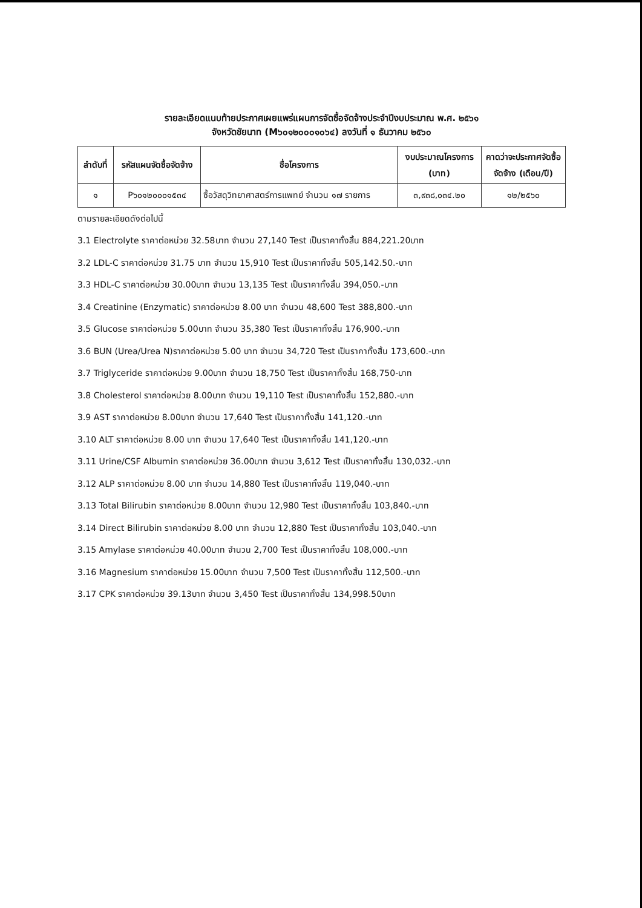รายละเอียดแนบท้ายประกาศเผยแพร่แผนการจัดซื้อจัดจ้างประจำปีงบประมาณ พ.ศ. ๒๕๖๑
จังหวัดชัยนาท (M๖๐๑๒๐๐๐๑๐๖๔) ลงวันที่ ๑ ธันวาคม ๒๕๖๐
| ลำดับที่ | รหัสแผนจัดซื้อจัดจ้าง | ชื่อโครงการ | งบประมาณโครงการ (บาท) | คาดว่าจะประกาศจัดซื้อจัดจ้าง (เดือน/ปี) |
| --- | --- | --- | --- | --- |
| ๑ | P๖๐๑๒๐๐๐๑๕๓๔ | ซื้อวัสดุวิทยาศาสตร์การแพทย์ จำนวน ๑๗ รายการ | ๓,๙๓๘,๐๓๔.๒๐ | ๑๒/๒๕๖๐ |
ตามรายละเอียดดังต่อไปนี้
3.1 Electrolyte ราคาต่อหน่วย 32.58บาท จำนวน 27,140 Test เป็นราคาทั้งสิ้น 884,221.20บาท
3.2 LDL-C ราคาต่อหน่วย 31.75 บาท จำนวน 15,910 Test เป็นราคาทั้งสิ้น 505,142.50.-บาท
3.3 HDL-C ราคาต่อหน่วย 30.00บาท จำนวน 13,135 Test เป็นราคาทั้งสิ้น 394,050.-บาท
3.4 Creatinine (Enzymatic) ราคาต่อหน่วย 8.00 บาท จำนวน 48,600 Test 388,800.-บาท
3.5 Glucose ราคาต่อหน่วย 5.00บาท จำนวน 35,380 Test เป็นราคาทั้งสิ้น 176,900.-บาท
3.6 BUN (Urea/Urea N)ราคาต่อหน่วย 5.00 บาท จำนวน 34,720 Test เป็นราคาทั้งสิ้น 173,600.-บาท
3.7 Triglyceride ราคาต่อหน่วย 9.00บาท จำนวน 18,750 Test เป็นราคาทั้งสิ้น 168,750-บาท
3.8 Cholesterol ราคาต่อหน่วย 8.00บาท จำนวน 19,110 Test เป็นราคาทั้งสิ้น 152,880.-บาท
3.9 AST ราคาต่อหน่วย 8.00บาท จำนวน 17,640 Test เป็นราคาทั้งสิ้น 141,120.-บาท
3.10 ALT ราคาต่อหน่วย 8.00 บาท จำนวน 17,640 Test เป็นราคาทั้งสิ้น 141,120.-บาท
3.11 Urine/CSF Albumin ราคาต่อหน่วย 36.00บาท จำนวน 3,612 Test เป็นราคาทั้งสิ้น 130,032.-บาท
3.12 ALP ราคาต่อหน่วย 8.00 บาท จำนวน 14,880 Test เป็นราคาทั้งสิ้น 119,040.-บาท
3.13 Total Bilirubin ราคาต่อหน่วย 8.00บาท จำนวน 12,980 Test เป็นราคาทั้งสิ้น 103,840.-บาท
3.14 Direct Bilirubin ราคาต่อหน่วย 8.00 บาท จำนวน 12,880 Test เป็นราคาทั้งสิ้น 103,040.-บาท
3.15 Amylase ราคาต่อหน่วย 40.00บาท จำนวน 2,700 Test เป็นราคาทั้งสิ้น 108,000.-บาท
3.16 Magnesium ราคาต่อหน่วย 15.00บาท จำนวน 7,500 Test เป็นราคาทั้งสิ้น 112,500.-บาท
3.17 CPK ราคาต่อหน่วย 39.13บาท จำนวน 3,450 Test เป็นราคาทั้งสิ้น 134,998.50บาท